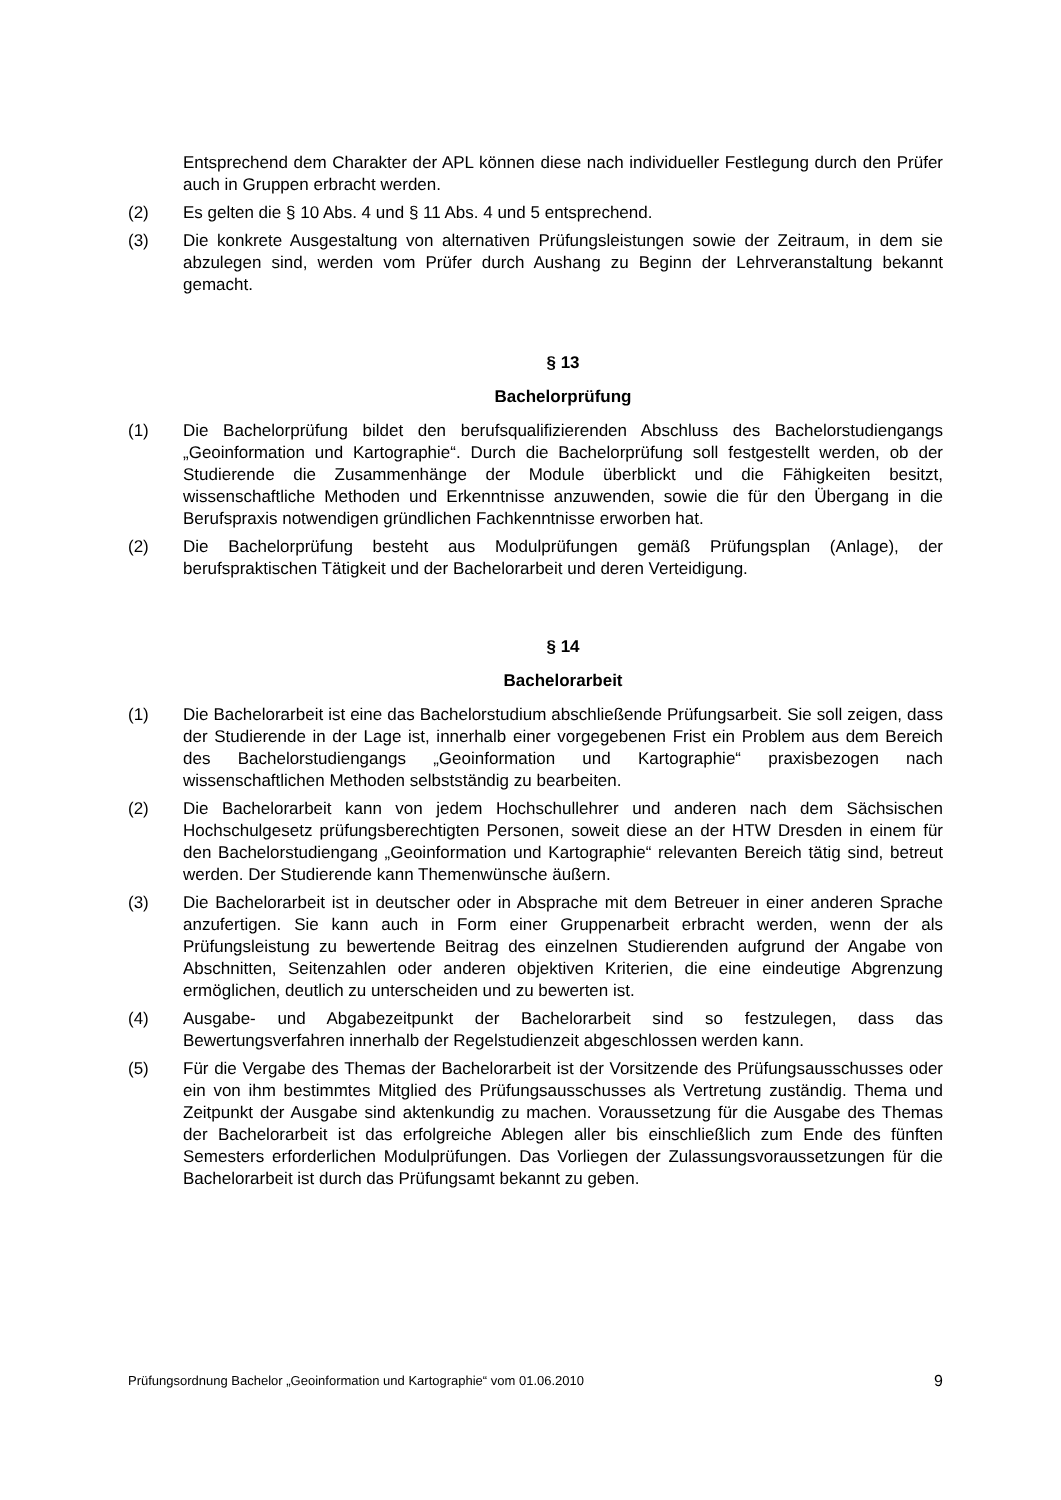Entsprechend dem Charakter der APL können diese nach individueller Festlegung durch den Prüfer auch in Gruppen erbracht werden.
(2) Es gelten die § 10 Abs. 4 und § 11 Abs. 4 und 5 entsprechend.
(3) Die konkrete Ausgestaltung von alternativen Prüfungsleistungen sowie der Zeitraum, in dem sie abzulegen sind, werden vom Prüfer durch Aushang zu Beginn der Lehrveranstaltung bekannt gemacht.
§ 13
Bachelorprüfung
(1) Die Bachelorprüfung bildet den berufsqualifizierenden Abschluss des Bachelorstudiengangs „Geoinformation und Kartographie“. Durch die Bachelorprüfung soll festgestellt werden, ob der Studierende die Zusammenhänge der Module überblickt und die Fähigkeiten besitzt, wissenschaftliche Methoden und Erkenntnisse anzuwenden, sowie die für den Übergang in die Berufspraxis notwendigen gründlichen Fachkenntnisse erworben hat.
(2) Die Bachelorprüfung besteht aus Modulprüfungen gemäß Prüfungsplan (Anlage), der berufspraktischen Tätigkeit und der Bachelorarbeit und deren Verteidigung.
§ 14
Bachelorarbeit
(1) Die Bachelorarbeit ist eine das Bachelorstudium abschließende Prüfungsarbeit. Sie soll zeigen, dass der Studierende in der Lage ist, innerhalb einer vorgegebenen Frist ein Problem aus dem Bereich des Bachelorstudiengangs „Geoinformation und Kartographie“ praxisbezogen nach wissenschaftlichen Methoden selbstständig zu bearbeiten.
(2) Die Bachelorarbeit kann von jedem Hochschullehrer und anderen nach dem Sächsischen Hochschulgesetz prüfungsberechtigten Personen, soweit diese an der HTW Dresden in einem für den Bachelorstudiengang „Geoinformation und Kartographie“ relevanten Bereich tätig sind, betreut werden. Der Studierende kann Themenwünsche äußern.
(3) Die Bachelorarbeit ist in deutscher oder in Absprache mit dem Betreuer in einer anderen Sprache anzufertigen. Sie kann auch in Form einer Gruppenarbeit erbracht werden, wenn der als Prüfungsleistung zu bewertende Beitrag des einzelnen Studierenden aufgrund der Angabe von Abschnitten, Seitenzahlen oder anderen objektiven Kriterien, die eine eindeutige Abgrenzung ermöglichen, deutlich zu unterscheiden und zu bewerten ist.
(4) Ausgabe- und Abgabezeitpunkt der Bachelorarbeit sind so festzulegen, dass das Bewertungsverfahren innerhalb der Regelstudienzeit abgeschlossen werden kann.
(5) Für die Vergabe des Themas der Bachelorarbeit ist der Vorsitzende des Prüfungsausschusses oder ein von ihm bestimmtes Mitglied des Prüfungsausschusses als Vertretung zuständig. Thema und Zeitpunkt der Ausgabe sind aktenkundig zu machen. Voraussetzung für die Ausgabe des Themas der Bachelorarbeit ist das erfolgreiche Ablegen aller bis einschließlich zum Ende des fünften Semesters erforderlichen Modulprüfungen. Das Vorliegen der Zulassungsvoraussetzungen für die Bachelorarbeit ist durch das Prüfungsamt bekannt zu geben.
Prüfungsordnung Bachelor „Geoinformation und Kartographie“ vom 01.06.2010 9